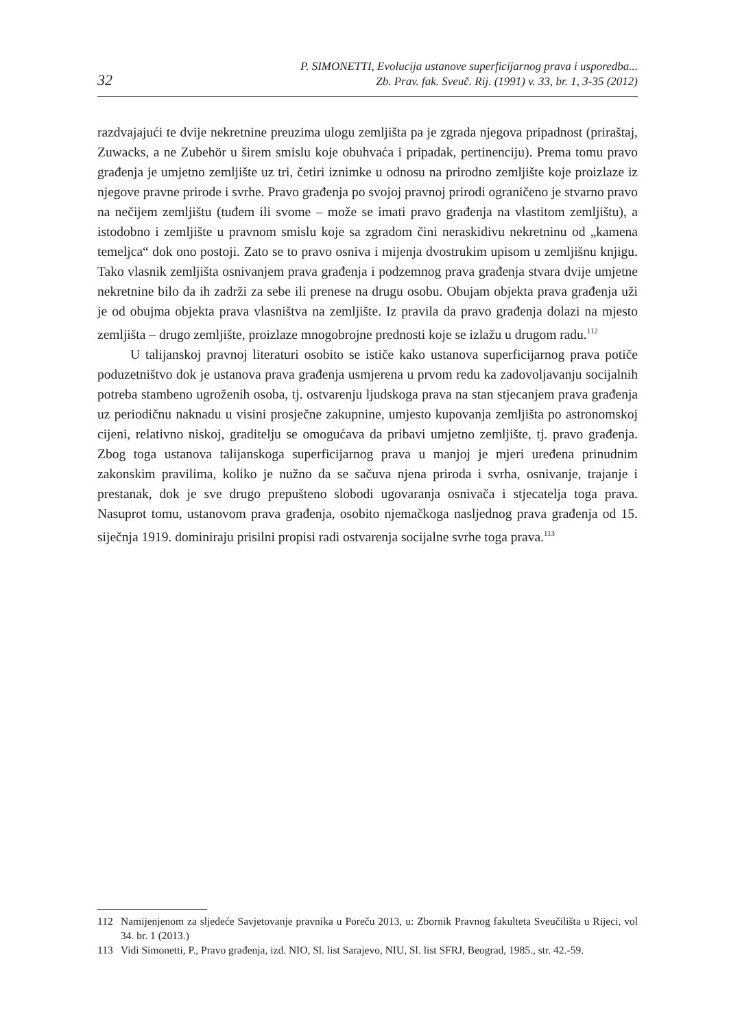32
P. SIMONETTI, Evolucija ustanove superficijarnog prava i usporedba...
Zb. Prav. fak. Sveuč. Rij. (1991) v. 33, br. 1, 3-35 (2012)
razdvajajući te dvije nekretnine preuzima ulogu zemljišta pa je zgrada njegova pripadnost (priraštaj, Zuwacks, a ne Zubehör u širem smislu koje obuhvaća i pripadak, pertinenciju). Prema tomu pravo građenja je umjetno zemljište uz tri, četiri iznimke u odnosu na prirodno zemljište koje proizlaze iz njegove pravne prirode i svrhe. Pravo građenja po svojoj pravnoj prirodi ograničeno je stvarno pravo na nečijem zemljištu (tuđem ili svome – može se imati pravo građenja na vlastitom zemljištu), a istodobno i zemljište u pravnom smislu koje sa zgradom čini neraskidivu nekretninu od „kamena temeljca“ dok ono postoji. Zato se to pravo osniva i mijenja dvostrukim upisom u zemljišnu knjigu. Tako vlasnik zemljišta osnivanjem prava građenja i podzemnog prava građenja stvara dvije umjetne nekretnine bilo da ih zadrži za sebe ili prenese na drugu osobu. Obujam objekta prava građenja uži je od obujma objekta prava vlasništva na zemljište. Iz pravila da pravo građenja dolazi na mjesto zemljišta – drugo zemljište, proizlaze mnogobrojne prednosti koje se izlažu u drugom radu.<sup>112</sup>
U talijanskoj pravnoj literaturi osobito se ističe kako ustanova superficijarnog prava potiče poduzetništvo dok je ustanova prava građenja usmjerena u prvom redu ka zadovoljavanju socijalnih potreba stambeno ugroženih osoba, tj. ostvarenju ljudskoga prava na stan stjecanjem prava građenja uz periodičnu naknadu u visini prosječne zakupnine, umjesto kupovanja zemljišta po astronomskoj cijeni, relativno niskoj, graditelju se omogućava da pribavi umjetno zemljište, tj. pravo građenja. Zbog toga ustanova talijanskoga superficijarnog prava u manjoj je mjeri uređena prinudnim zakonskim pravilima, koliko je nužno da se sačuva njena priroda i svrha, osnivanje, trajanje i prestanak, dok je sve drugo prepušteno slobodi ugovaranja osnivača i stjecatelja toga prava. Nasuprot tomu, ustanovom prava građenja, osobito njemačkoga nasljednog prava građenja od 15. siječnja 1919. dominiraju prisilni propisi radi ostvarenja socijalne svrhe toga prava.<sup>113</sup>
112 Namijenjenom za sljedeće Savjetovanje pravnika u Poreču 2013, u: Zbornik Pravnog fakulteta Sveučilišta u Rijeci, vol 34. br. 1 (2013.)
113 Vidi Simonetti, P., Pravo građenja, izd. NIO, Sl. list Sarajevo, NIU, Sl. list SFRJ, Beograd, 1985., str. 42.-59.